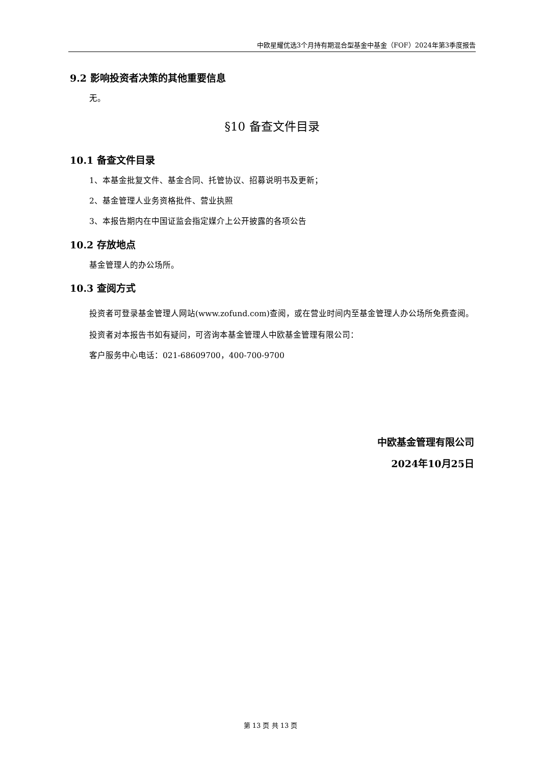中欧星耀优选3个月持有期混合型基金中基金（FOF）2024年第3季度报告
9.2 影响投资者决策的其他重要信息
无。
§10 备查文件目录
10.1 备查文件目录
1、本基金批复文件、基金合同、托管协议、招募说明书及更新；
2、基金管理人业务资格批件、营业执照
3、本报告期内在中国证监会指定媒介上公开披露的各项公告
10.2 存放地点
基金管理人的办公场所。
10.3 查阅方式
投资者可登录基金管理人网站(www.zofund.com)查阅，或在营业时间内至基金管理人办公场所免费查阅。
投资者对本报告书如有疑问，可咨询本基金管理人中欧基金管理有限公司：
客户服务中心电话：021-68609700，400-700-9700
中欧基金管理有限公司
2024年10月25日
第 13 页 共 13 页